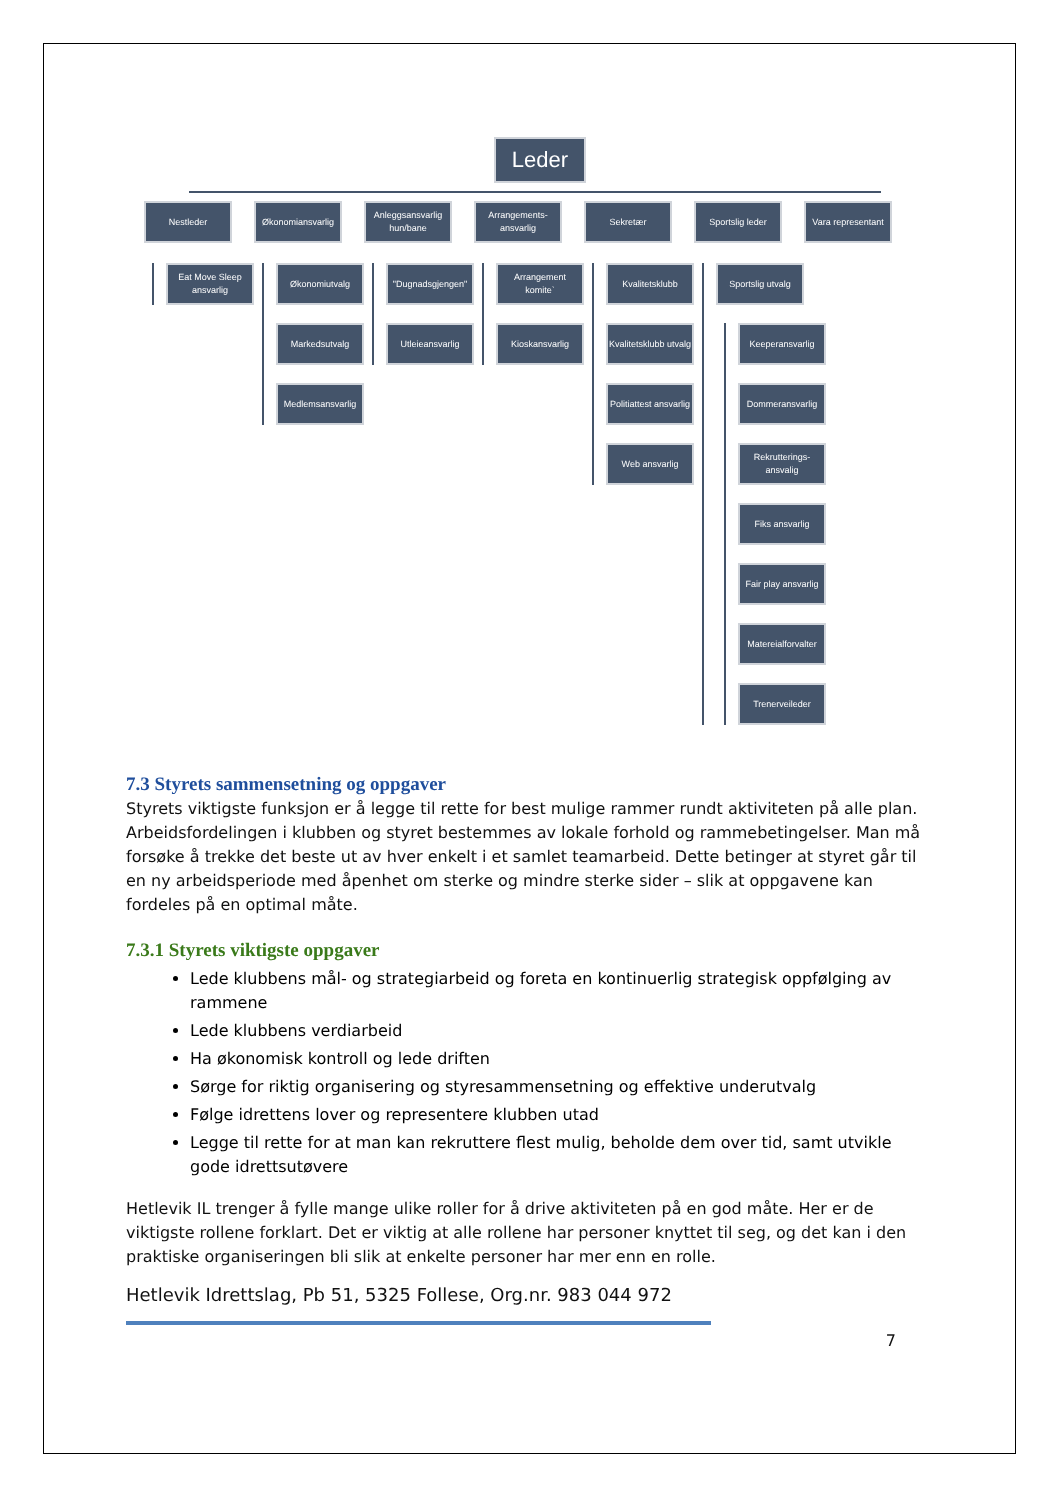Leder
Nestleder
Eat Move Sleep ansvarlig
Økonomiansvarlig
Økonomiutvalg
Markedsutvalg
Medlemsansvarlig
Anleggsansvarlig hun/bane
"Dugnadsgjengen"
Utleieansvarlig
Arrangements-ansvarlig
Arrangement komite`
Kioskansvarlig
Sekretær
Kvalitetsklubb
Kvalitetsklubb utvalg
Politiattest ansvarlig
Web ansvarlig
Sportslig leder
Sportslig utvalg
Keeperansvarlig
Dommeransvarlig
Rekrutterings-ansvalig
Fiks ansvarlig
Fair play ansvarlig
Matereialforvalter
Trenerveileder
Vara representant
7.3 Styrets sammensetning og oppgaver
Styrets viktigste funksjon er å legge til rette for best mulige rammer rundt aktiviteten på alle plan. Arbeidsfordelingen i klubben og styret bestemmes av lokale forhold og rammebetingelser. Man må forsøke å trekke det beste ut av hver enkelt i et samlet teamarbeid. Dette betinger at styret går til en ny arbeidsperiode med åpenhet om sterke og mindre sterke sider – slik at oppgavene kan fordeles på en optimal måte.
7.3.1 Styrets viktigste oppgaver
Lede klubbens mål- og strategiarbeid og foreta en kontinuerlig strategisk oppfølging av rammene
Lede klubbens verdiarbeid
Ha økonomisk kontroll og lede driften
Sørge for riktig organisering og styresammensetning og effektive underutvalg
Følge idrettens lover og representere klubben utad
Legge til rette for at man kan rekruttere flest mulig, beholde dem over tid, samt utvikle gode idrettsutøvere
Hetlevik IL trenger å fylle mange ulike roller for å drive aktiviteten på en god måte. Her er de viktigste rollene forklart. Det er viktig at alle rollene har personer knyttet til seg, og det kan i den praktiske organiseringen bli slik at enkelte personer har mer enn en rolle.
Hetlevik Idrettslag, Pb 51, 5325 Follese, Org.nr. 983 044 972
7